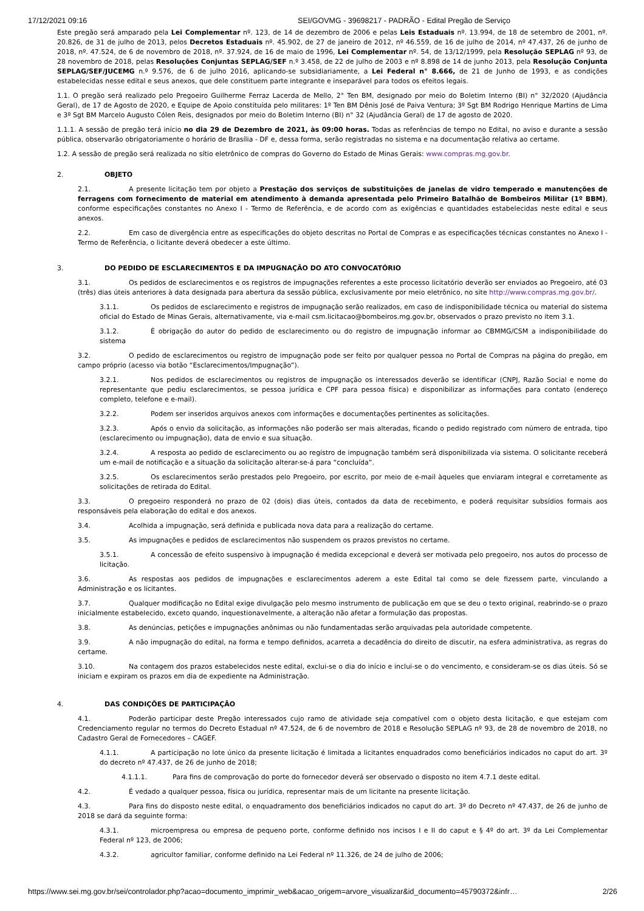17/12/2021 09:16 SEI/GOVMG - 39698217 - PADRÃO - Edital Pregão de Serviço
Este pregão será amparado pela Lei Complementar nº. 123, de 14 de dezembro de 2006 e pelas Leis Estaduais nº. 13.994, de 18 de setembro de 2001, nº. 20.826, de 31 de julho de 2013, pelos Decretos Estaduais nº. 45.902, de 27 de janeiro de 2012, nº 46.559, de 16 de julho de 2014, nº 47.437, 26 de junho de 2018, nº. 47.524, de 6 de novembro de 2018, nº. 37.924, de 16 de maio de 1996, Lei Complementar nº. 54, de 13/12/1999, pela Resolução SEPLAG nº 93, de 28 novembro de 2018, pelas Resoluções Conjuntas SEPLAG/SEF n.º 3.458, de 22 de julho de 2003 e nº 8.898 de 14 de junho 2013, pela Resolução Conjunta SEPLAG/SEF/JUCEMG n.º 9.576, de 6 de julho 2016, aplicando-se subsidiariamente, a Lei Federal n° 8.666, de 21 de Junho de 1993, e as condições estabelecidas nesse edital e seus anexos, que dele constituem parte integrante e inseparável para todos os efeitos legais.
1.1. O pregão será realizado pelo Pregoeiro Guilherme Ferraz Lacerda de Mello, 2° Ten BM, designado por meio do Boletim Interno (BI) n° 32/2020 (Ajudância Geral), de 17 de Agosto de 2020, e Equipe de Apoio constituída pelo militares: 1º Ten BM Dênis José de Paiva Ventura; 3º Sgt BM Rodrigo Henrique Martins de Lima e 3º Sgt BM Marcelo Augusto Cólen Reis, designados por meio do Boletim Interno (BI) n° 32 (Ajudância Geral) de 17 de agosto de 2020.
1.1.1. A sessão de pregão terá início no dia 29 de Dezembro de 2021, às 09:00 horas. Todas as referências de tempo no Edital, no aviso e durante a sessão pública, observarão obrigatoriamente o horário de Brasília - DF e, dessa forma, serão registradas no sistema e na documentação relativa ao certame.
1.2. A sessão de pregão será realizada no sítio eletrônico de compras do Governo do Estado de Minas Gerais: www.compras.mg.gov.br.
2. OBJETO
2.1. A presente licitação tem por objeto a Prestação dos serviços de substituições de janelas de vidro temperado e manutenções de ferragens com fornecimento de material em atendimento à demanda apresentada pelo Primeiro Batalhão de Bombeiros Militar (1º BBM), conforme especificações constantes no Anexo I - Termo de Referência, e de acordo com as exigências e quantidades estabelecidas neste edital e seus anexos.
2.2. Em caso de divergência entre as especificações do objeto descritas no Portal de Compras e as especificações técnicas constantes no Anexo I - Termo de Referência, o licitante deverá obedecer a este último.
3. DO PEDIDO DE ESCLARECIMENTOS E DA IMPUGNAÇÃO DO ATO CONVOCATÓRIO
3.1. Os pedidos de esclarecimentos e os registros de impugnações referentes a este processo licitatório deverão ser enviados ao Pregoeiro, até 03 (três) dias úteis anteriores à data designada para abertura da sessão pública, exclusivamente por meio eletrônico, no site http://www.compras.mg.gov.br/.
3.1.1. Os pedidos de esclarecimento e registros de impugnação serão realizados, em caso de indisponibilidade técnica ou material do sistema oficial do Estado de Minas Gerais, alternativamente, via e-mail csm.licitacao@bombeiros.mg.gov.br, observados o prazo previsto no item 3.1.
3.1.2. É obrigação do autor do pedido de esclarecimento ou do registro de impugnação informar ao CBMMG/CSM a indisponibilidade do sistema
3.2. O pedido de esclarecimentos ou registro de impugnação pode ser feito por qualquer pessoa no Portal de Compras na página do pregão, em campo próprio (acesso via botão “Esclarecimentos/Impugnação”).
3.2.1. Nos pedidos de esclarecimentos ou registros de impugnação os interessados deverão se identificar (CNPJ, Razão Social e nome do representante que pediu esclarecimentos, se pessoa jurídica e CPF para pessoa física) e disponibilizar as informações para contato (endereço completo, telefone e e-mail).
3.2.2. Podem ser inseridos arquivos anexos com informações e documentações pertinentes as solicitações.
3.2.3. Após o envio da solicitação, as informações não poderão ser mais alteradas, ficando o pedido registrado com número de entrada, tipo (esclarecimento ou impugnação), data de envio e sua situação.
3.2.4. A resposta ao pedido de esclarecimento ou ao registro de impugnação também será disponibilizada via sistema. O solicitante receberá um e-mail de notificação e a situação da solicitação alterar-se-á para “concluída”.
3.2.5. Os esclarecimentos serão prestados pelo Pregoeiro, por escrito, por meio de e-mail àqueles que enviaram integral e corretamente as solicitações de retirada do Edital.
3.3. O pregoeiro responderá no prazo de 02 (dois) dias úteis, contados da data de recebimento, e poderá requisitar subsídios formais aos responsáveis pela elaboração do edital e dos anexos.
3.4. Acolhida a impugnação, será definida e publicada nova data para a realização do certame.
3.5. As impugnações e pedidos de esclarecimentos não suspendem os prazos previstos no certame.
3.5.1. A concessão de efeito suspensivo à impugnação é medida excepcional e deverá ser motivada pelo pregoeiro, nos autos do processo de licitação.
3.6. As respostas aos pedidos de impugnações e esclarecimentos aderem a este Edital tal como se dele fizessem parte, vinculando a Administração e os licitantes.
3.7. Qualquer modificação no Edital exige divulgação pelo mesmo instrumento de publicação em que se deu o texto original, reabrindo-se o prazo inicialmente estabelecido, exceto quando, inquestionavelmente, a alteração não afetar a formulação das propostas.
3.8. As denúncias, petições e impugnações anônimas ou não fundamentadas serão arquivadas pela autoridade competente.
3.9. A não impugnação do edital, na forma e tempo definidos, acarreta a decadência do direito de discutir, na esfera administrativa, as regras do certame.
3.10. Na contagem dos prazos estabelecidos neste edital, exclui-se o dia do início e inclui-se o do vencimento, e consideram-se os dias úteis. Só se iniciam e expiram os prazos em dia de expediente na Administração.
4. DAS CONDIÇÕES DE PARTICIPAÇÃO
4.1. Poderão participar deste Pregão interessados cujo ramo de atividade seja compatível com o objeto desta licitação, e que estejam com Credenciamento regular no termos do Decreto Estadual nº 47.524, de 6 de novembro de 2018 e Resolução SEPLAG nº 93, de 28 de novembro de 2018, no Cadastro Geral de Fornecedores – CAGEF.
4.1.1. A participação no lote único da presente licitação é limitada a licitantes enquadrados como beneficiários indicados no caput do art. 3º do decreto nº 47.437, de 26 de junho de 2018;
4.1.1.1. Para fins de comprovação do porte do fornecedor deverá ser observado o disposto no item 4.7.1 deste edital.
4.2. É vedado a qualquer pessoa, física ou jurídica, representar mais de um licitante na presente licitação.
4.3. Para fins do disposto neste edital, o enquadramento dos beneficiários indicados no caput do art. 3º do Decreto nº 47.437, de 26 de junho de 2018 se dará da seguinte forma:
4.3.1. microempresa ou empresa de pequeno porte, conforme definido nos incisos I e II do caput e § 4º do art. 3º da Lei Complementar Federal nº 123, de 2006;
4.3.2. agricultor familiar, conforme definido na Lei Federal nº 11.326, de 24 de julho de 2006;
https://www.sei.mg.gov.br/sei/controlador.php?acao=documento_imprimir_web&acao_origem=arvore_visualizar&id_documento=45790372&infr… 2/26